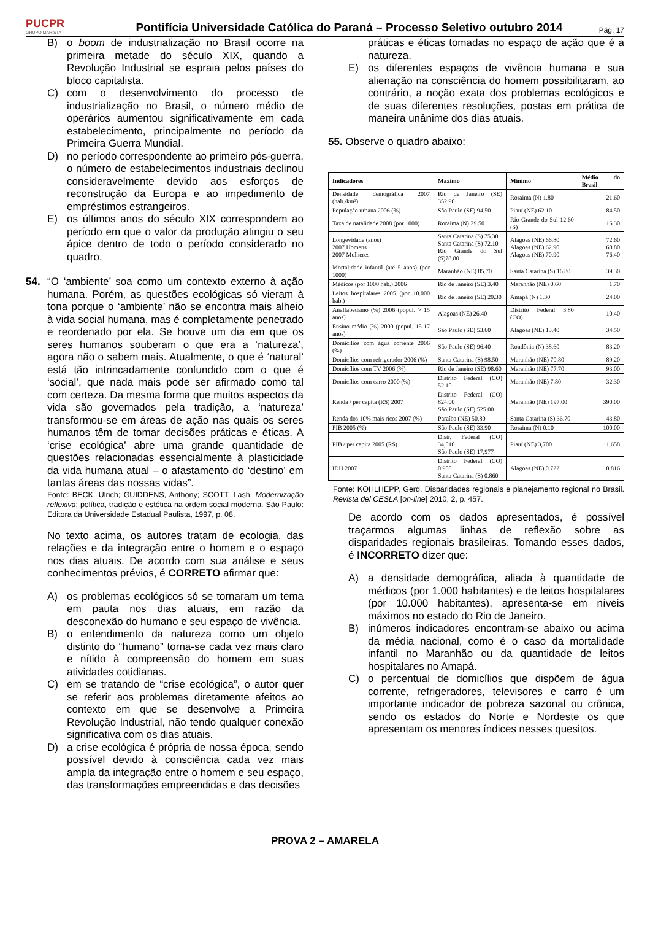PUCPR
GRUPO MARISTA
Pontifícia Universidade Católica do Paraná – Processo Seletivo outubro 2014
Pág. 17
B) o boom de industrialização no Brasil ocorre na primeira metade do século XIX, quando a Revolução Industrial se espraia pelos países do bloco capitalista.
C) com o desenvolvimento do processo de industrialização no Brasil, o número médio de operários aumentou significativamente em cada estabelecimento, principalmente no período da Primeira Guerra Mundial.
D) no período correspondente ao primeiro pós-guerra, o número de estabelecimentos industriais declinou consideravelmente devido aos esforços de reconstrução da Europa e ao impedimento de empréstimos estrangeiros.
E) os últimos anos do século XIX correspondem ao período em que o valor da produção atingiu o seu ápice dentro de todo o período considerado no quadro.
54. “O ‘ambiente’ soa como um contexto externo à ação humana. Porém, as questões ecológicas só vieram à tona porque o ‘ambiente’ não se encontra mais alheio à vida social humana, mas é completamente penetrado e reordenado por ela. Se houve um dia em que os seres humanos souberam o que era a ‘natureza’, agora não o sabem mais. Atualmente, o que é ‘natural’ está tão intrincadamente confundido com o que é ‘social’, que nada mais pode ser afirmado como tal com certeza. Da mesma forma que muitos aspectos da vida são governados pela tradição, a ‘natureza’ transformou-se em áreas de ação nas quais os seres humanos têm de tomar decisões práticas e éticas. A ‘crise ecológica’ abre uma grande quantidade de questões relacionadas essencialmente à plasticidade da vida humana atual – o afastamento do ‘destino’ em tantas áreas das nossas vidas”.
Fonte: BECK. Ulrich; GUIDDENS, Anthony; SCOTT, Lash. Modernização reflexiva: política, tradição e estética na ordem social moderna. São Paulo: Editora da Universidade Estadual Paulista, 1997, p. 08.
No texto acima, os autores tratam de ecologia, das relações e da integração entre o homem e o espaço nos dias atuais. De acordo com sua análise e seus conhecimentos prévios, é CORRETO afirmar que:
A) os problemas ecológicos só se tornaram um tema em pauta nos dias atuais, em razão da desconexão do humano e seu espaço de vivência.
B) o entendimento da natureza como um objeto distinto do “humano” torna-se cada vez mais claro e nítido à compreensão do homem em suas atividades cotidianas.
C) em se tratando de “crise ecológica”, o autor quer se referir aos problemas diretamente afeitos ao contexto em que se desenvolve a Primeira Revolução Industrial, não tendo qualquer conexão significativa com os dias atuais.
D) a crise ecológica é própria de nossa época, sendo possível devido à consciência cada vez mais ampla da integração entre o homem e seu espaço, das transformações empreendidas e das decisões
práticas e éticas tomadas no espaço de ação que é a natureza.
E) os diferentes espaços de vivência humana e sua alienação na consciência do homem possibilitaram, ao contrário, a noção exata dos problemas ecológicos e de suas diferentes resoluções, postas em prática de maneira unânime dos dias atuais.
55. Observe o quadro abaixo:
| Indicadores | Máximo | Mínimo | Médio do Brasil |
| --- | --- | --- | --- |
| Densidade demográfica 2007 (hab./km²) | Rio de Janeiro (SE) 352.90 | Roraima (N) 1.80 | 21.60 |
| População urbana 2006 (%) | São Paulo (SE) 94.50 | Piauí (NE) 62.10 | 84.50 |
| Taxa de natalidade 2008 (por 1000) | Roraima (N) 29.50 | Rio Grande do Sul 12.60 (S) | 16.30 |
| Longevidade (anos) 2007 Homens 2007 Mulheres | Santa Catarina (S) 75.30 Santa Catarina (S) 72.10 Rio Grande do Sul (S)78.80 | Alagoas (NE) 66.80 Alagoas (NE) 62.90 Alagoas (NE) 70.90 | 72.60 68.80 76.40 |
| Mortalidade infantil (até 5 anos) (por 1000) | Maranhão (NE) 85.70 | Santa Catarina (S) 16.80 | 39.30 |
| Médicos (por 1000 hab.) 2006 | Rio de Janeiro (SE) 3.40 | Maranhão (NE) 0.60 | 1.70 |
| Leitos hospitalares 2005 (por 10.000 hab.) | Rio de Janeiro (SE) 29.30 | Amapá (N) 1.30 | 24.00 |
| Analfabetismo (%) 2006 (popul. > 15 anos) | Alagoas (NE) 26.40 | Distrito Federal 3.80 (CO) | 10.40 |
| Ensino médio (%) 2000 (popul. 15-17 anos) | São Paulo (SE) 53.60 | Alagoas (NE) 13.40 | 34.50 |
| Domicílios com água corrente 2006 (%) | São Paulo (SE) 96.40 | Rondônia (N) 38.60 | 83.20 |
| Domicílios com refrigerador 2006 (%) | Santa Catarina (S) 98.50 | Maranhão (NE) 70.80 | 89.20 |
| Domicílios com TV 2006 (%) | Rio de Janeiro (SE) 98.60 | Maranhão (NE) 77.70 | 93.00 |
| Domicílios com carro 2000 (%) | Distrito Federal (CO) 52.10 | Maranhão (NE) 7.80 | 32.30 |
| Renda / per capita (R$) 2007 | Distrito Federal (CO) 824.00 São Paulo (SE) 525.00 | Maranhão (NE) 197.00 | 390.00 |
| Renda dos 10% mais ricos 2007 (%) | Paraíba (NE) 50.80 | Santa Catarina (S) 36.70 | 43.80 |
| PIB 2005 (%) | São Paulo (SE) 33.90 | Roraima (N) 0.10 | 100.00 |
| PIB / per capita 2005 (R$) | Distr. Federal (CO) 34,510 São Paulo (SE) 17,977 | Piauí (NE) 3,700 | 11,658 |
| IDH 2007 | Distrito Federal (CO) 0.900 Santa Catarina (S) 0.860 | Alagoas (NE) 0.722 | 0.816 |
Fonte: KOHLHEPP, Gerd. Disparidades regionais e planejamento regional no Brasil. Revista del CESLA [on-line] 2010, 2, p. 457.
De acordo com os dados apresentados, é possível traçarmos algumas linhas de reflexão sobre as disparidades regionais brasileiras. Tomando esses dados, é INCORRETO dizer que:
A) a densidade demográfica, aliada à quantidade de médicos (por 1.000 habitantes) e de leitos hospitalares (por 10.000 habitantes), apresenta-se em níveis máximos no estado do Rio de Janeiro.
B) inúmeros indicadores encontram-se abaixo ou acima da média nacional, como é o caso da mortalidade infantil no Maranhão ou da quantidade de leitos hospitalares no Amapá.
C) o percentual de domicílios que dispõem de água corrente, refrigeradores, televisores e carro é um importante indicador de pobreza sazonal ou crônica, sendo os estados do Norte e Nordeste os que apresentam os menores índices nesses quesitos.
PROVA 2 – AMARELA